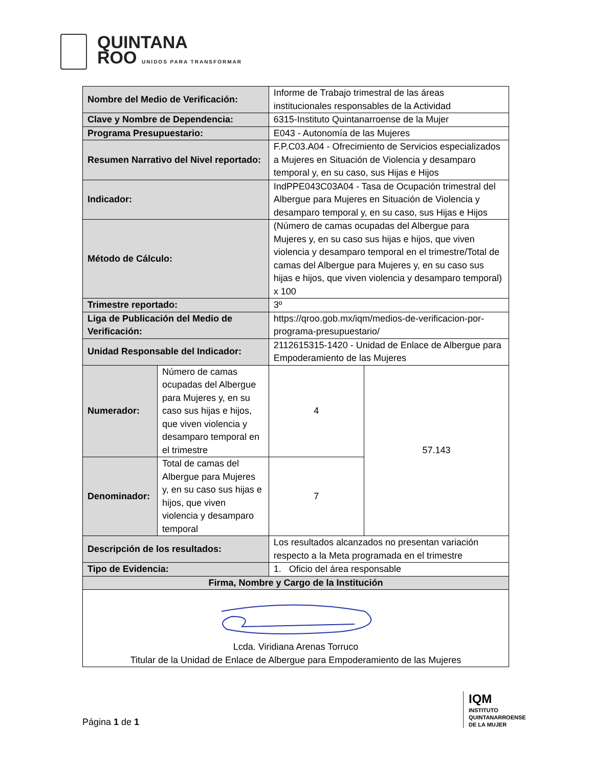QUINTANA
ROO UNIDOS PARA TRANSFORMAR
| Nombre del Medio de Verificación: | | Informe de Trabajo trimestral de las áreas institucionales responsables de la Actividad | |
| Clave y Nombre de Dependencia: | | 6315-Instituto Quintanarroense de la Mujer | |
| Programa Presupuestario: | | E043 - Autonomía de las Mujeres | |
| Resumen Narrativo del Nivel reportado: | | F.P.C03.A04 - Ofrecimiento de Servicios especializados a Mujeres en Situación de Violencia y desamparo temporal y, en su caso, sus Hijas e Hijos | |
| Indicador: | | IndPPE043C03A04 - Tasa de Ocupación trimestral del Albergue para Mujeres en Situación de Violencia y desamparo temporal y, en su caso, sus Hijas e Hijos | |
| Método de Cálculo: | | (Número de camas ocupadas del Albergue para Mujeres y, en su caso sus hijas e hijos, que viven violencia y desamparo temporal en el trimestre/Total de camas del Albergue para Mujeres y, en su caso sus hijas e hijos, que viven violencia y desamparo temporal) x 100 | |
| Trimestre reportado: | | 3º | |
| Liga de Publicación del Medio de Verificación: | | https://qroo.gob.mx/iqm/medios-de-verificacion-por-programa-presupuestario/ | |
| Unidad Responsable del Indicador: | | 2112615315-1420 - Unidad de Enlace de Albergue para Empoderamiento de las Mujeres | |
| Numerador: | Número de camas ocupadas del Albergue para Mujeres y, en su caso sus hijas e hijos, que viven violencia y desamparo temporal en el trimestre | 4 | 57.143 |
| Denominador: | Total de camas del Albergue para Mujeres y, en su caso sus hijas e hijos, que viven violencia y desamparo temporal | 7 | |
| Descripción de los resultados: | | Los resultados alcanzados no presentan variación respecto a la Meta programada en el trimestre | |
| Tipo de Evidencia: | | 1. Oficio del área responsable | |
| Firma, Nombre y Cargo de la Institución | | | |
| Lcda. Viridiana Arenas Torruco Titular de la Unidad de Enlace de Albergue para Empoderamiento de las Mujeres | | | |
Página 1 de 1
IQM
INSTITUTO
QUINTANARROENSE
DE LA MUJER